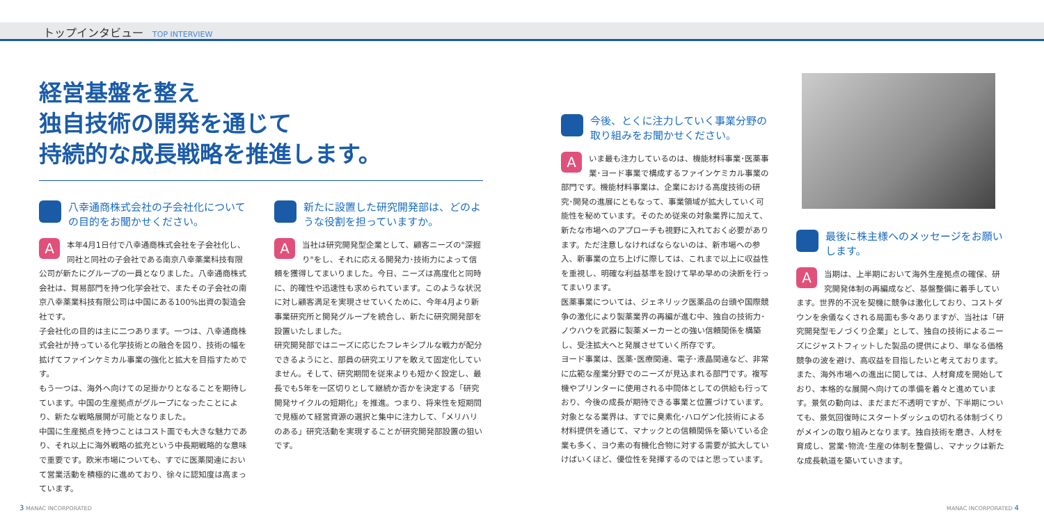トップインタビュー TOP INTERVIEW
経営基盤を整え
独自技術の開発を通じて
持続的な成長戦略を推進します。
八幸通商株式会社の子会社化について の目的をお聞かせください。
A本年4月1日付で八幸通商株式会社を子会社化し、同社と同社の子会社である南京八幸薬業科技有限公司が新たにグループの一員となりました。八幸通商株式会社は、貿易部門を持つ化学会社で、またその子会社の南京八幸薬業科技有限公司は中国にある100%出資の製造会社です。
子会社化の目的は主に二つあります。一つは、八幸通商株式会社が持っている化学技術との融合を図り、技術の幅を拡げてファインケミカル事業の強化と拡大を目指すためです。
もう一つは、海外へ向けての足掛かりとなることを期待しています。中国の生産拠点がグループになったことにより、新たな戦略展開が可能となりました。
中国に生産拠点を持つことはコスト面でも大きな魅力であり、それ以上に海外戦略の拡充という中長期戦略的な意味で重要です。欧米市場についても、すでに医薬関連において営業活動を積極的に進めており、徐々に認知度は高まっています。
新たに設置した研究開発部は、どのような役割を担っていますか。
A当社は研究開発型企業として、顧客ニーズの"深掘り"をし、それに応える開発力･技術力によって信頼を獲得してまいりました。今日、ニーズは高度化と同時に、的確性や迅速性も求められています。このような状況に対し顧客満足を実現させていくために、今年4月より新事業研究所と開発グループを統合し、新たに研究開発部を設置いたしました。
研究開発部ではニーズに応じたフレキシブルな戦力が配分できるようにと、部員の研究エリアを敢えて固定化していません。そして、研究期間を従来よりも短かく設定し、最長でも5年を一区切りとして継続か否かを決定する「研究開発サイクルの短期化」を推進。つまり、将来性を短期間で見極めて経営資源の選択と集中に注力して、「メリハリのある」研究活動を実現することが研究開発部設置の狙いです。
今後、とくに注力していく事業分野の取り組みをお聞かせください。
Aいま最も注力しているのは、機能材料事業･医薬事業･ヨード事業で構成するファインケミカル事業の部門です。機能材料事業は、企業における高度技術の研究･開発の進展にともなって、事業領域が拡大していく可能性を秘めています。そのため従来の対象業界に加えて、新たな市場へのアプローチも視野に入れておく必要があります。ただ注意しなければならないのは、新市場への参入、新事業の立ち上げに際しては、これまで以上に収益性を重視し、明確な利益基準を設けて早め早めの決断を行ってまいります。
医薬事業については、ジェネリック医薬品の台頭や国際競争の激化により製薬業界の再編が進む中、独自の技術力･ノウハウを武器に製薬メーカーとの強い信頼関係を構築し、受注拡大へと発展させていく所存です。
ヨード事業は、医薬･医療関連、電子･液晶関連など、非常に広範な産業分野でのニーズが見込まれる部門です。複写機やプリンターに使用される中間体としての供給も行っており、今後の成長が期待できる事業と位置づけています。対象となる業界は、すでに臭素化･ハロゲン化技術による材料提供を通じて、マナックとの信頼関係を築いている企業も多く、ヨウ素の有機化合物に対する需要が拡大していけばいくほど、優位性を発揮するのではと思っています。
最後に株主様へのメッセージをお願いします。
A当期は、上半期において海外生産拠点の確保、研究開発体制の再編成など、基盤整備に着手しています。世界的不況を契機に競争は激化しており、コストダウンを余儀なくされる局面も多々ありますが、当社は「研究開発型モノづくり企業」として、独自の技術によるニーズにジャストフィットした製品の提供により、単なる価格競争の波を避け、高収益を目指したいと考えております。また、海外市場への進出に関しては、人材育成を開始しており、本格的な展開へ向けての準備を着々と進めています。景気の動向は、まだまだ不透明ですが、下半期についても、景気回復時にスタートダッシュの切れる体制づくりがメインの取り組みとなります。独自技術を磨き、人材を育成し、営業･物流･生産の体制を整備し、マナックは新たな成長軌道を築いていきます。
3 MANAC INCORPORATED MANAC INCORPORATED 4